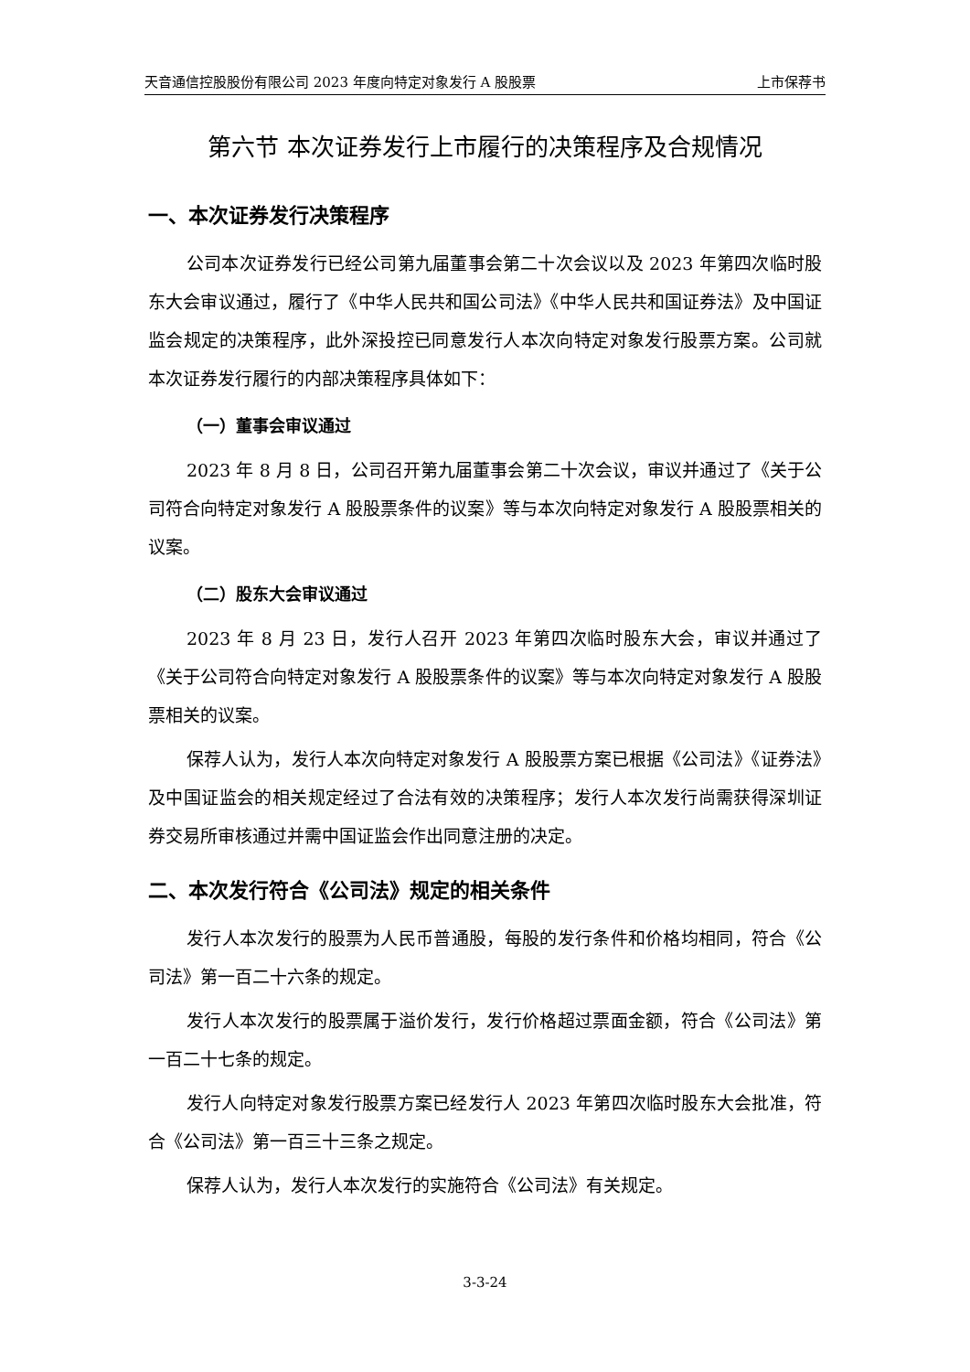天音通信控股股份有限公司 2023 年度向特定对象发行 A 股股票 上市保荐书
第六节 本次证券发行上市履行的决策程序及合规情况
一、本次证券发行决策程序
公司本次证券发行已经公司第九届董事会第二十次会议以及 2023 年第四次临时股东大会审议通过，履行了《中华人民共和国公司法》《中华人民共和国证券法》及中国证监会规定的决策程序，此外深投控已同意发行人本次向特定对象发行股票方案。公司就本次证券发行履行的内部决策程序具体如下：
（一）董事会审议通过
2023 年 8 月 8 日，公司召开第九届董事会第二十次会议，审议并通过了《关于公司符合向特定对象发行 A 股股票条件的议案》等与本次向特定对象发行 A 股股票相关的议案。
（二）股东大会审议通过
2023 年 8 月 23 日，发行人召开 2023 年第四次临时股东大会，审议并通过了《关于公司符合向特定对象发行 A 股股票条件的议案》等与本次向特定对象发行 A 股股票相关的议案。
保荐人认为，发行人本次向特定对象发行 A 股股票方案已根据《公司法》《证券法》及中国证监会的相关规定经过了合法有效的决策程序；发行人本次发行尚需获得深圳证券交易所审核通过并需中国证监会作出同意注册的决定。
二、本次发行符合《公司法》规定的相关条件
发行人本次发行的股票为人民币普通股，每股的发行条件和价格均相同，符合《公司法》第一百二十六条的规定。
发行人本次发行的股票属于溢价发行，发行价格超过票面金额，符合《公司法》第一百二十七条的规定。
发行人向特定对象发行股票方案已经发行人 2023 年第四次临时股东大会批准，符合《公司法》第一百三十三条之规定。
保荐人认为，发行人本次发行的实施符合《公司法》有关规定。
3-3-24